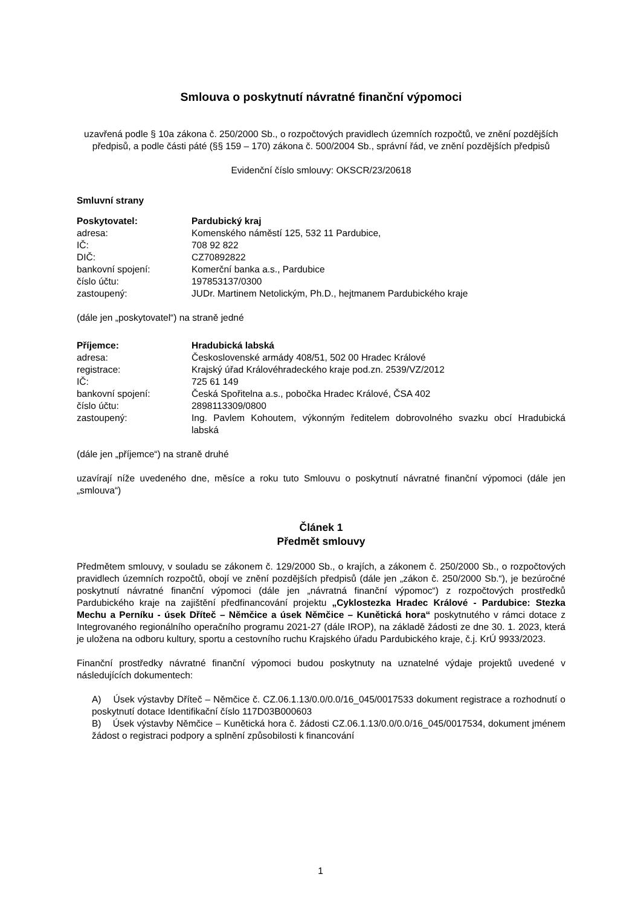Smlouva o poskytnutí návratné finanční výpomoci
uzavřená podle § 10a zákona č. 250/2000 Sb., o rozpočtových pravidlech územních rozpočtů, ve znění pozdějších předpisů, a podle části páté (§§ 159 – 170) zákona č. 500/2004 Sb., správní řád, ve znění pozdějších předpisů
Evidenční číslo smlouvy: OKSCR/23/20618
Smluvní strany
| Poskytovatel: | Pardubický kraj |
| adresa: | Komenského náměstí 125, 532 11 Pardubice, |
| IČ: | 708 92 822 |
| DIČ: | CZ70892822 |
| bankovní spojení: | Komerční banka a.s., Pardubice |
| číslo účtu: | 197853137/0300 |
| zastoupený: | JUDr. Martinem Netolickým, Ph.D., hejtmanem Pardubického kraje |
(dále jen „poskytovatel“) na straně jedné
| Příjemce: | Hradubická labská |
| adresa: | Československé armády 408/51, 502 00 Hradec Králové |
| registrace: | Krajský úřad Královéhradeckého kraje pod.zn. 2539/VZ/2012 |
| IČ: | 725 61 149 |
| bankovní spojení: | Česká Spořitelna a.s., pobočka Hradec Králové, ČSA 402 |
| číslo účtu: | 2898113309/0800 |
| zastoupený: | Ing. Pavlem Kohoutem, výkonným ředitelem dobrovolného svazku obcí Hradubická labská |
(dále jen „příjemce“) na straně druhé
uzavírají níže uvedeného dne, měsíce a roku tuto Smlouvu o poskytnutí návratné finanční výpomoci (dále jen „smlouva“)
Článek 1
Předmět smlouvy
Předmětem smlouvy, v souladu se zákonem č. 129/2000 Sb., o krajích, a zákonem č. 250/2000 Sb., o rozpočtových pravidlech územních rozpočtů, obojí ve znění pozdějších předpisů (dále jen „zákon č. 250/2000 Sb.“), je bezúročné poskytnutí návratné finanční výpomoci (dále jen „návratná finanční výpomoc“) z rozpočtových prostředků Pardubického kraje na zajištění předfinancování projektu „Cyklostezka Hradec Králové - Pardubice: Stezka Mechu a Perníku - úsek Dříteč – Němčice a úsek Němčice – Kunětická hora“ poskytnutého v rámci dotace z Integrovaného regionálního operačního programu 2021-27 (dále IROP), na základě žádosti ze dne 30. 1. 2023, která je uložena na odboru kultury, sportu a cestovního ruchu Krajského úřadu Pardubického kraje, č.j. KrÚ 9933/2023.
Finanční prostředky návratné finanční výpomoci budou poskytnuty na uznatelné výdaje projektů uvedené v následujících dokumentech:
A) Úsek výstavby Dříteč – Němčice č. CZ.06.1.13/0.0/0.0/16_045/0017533 dokument registrace a rozhodnutí o poskytnutí dotace Identifikační číslo 117D03B000603
B) Úsek výstavby Němčice – Kunětická hora č. žádosti CZ.06.1.13/0.0/0.0/16_045/0017534, dokument jménem žádost o registraci podpory a splnění způsobilosti k financování
1